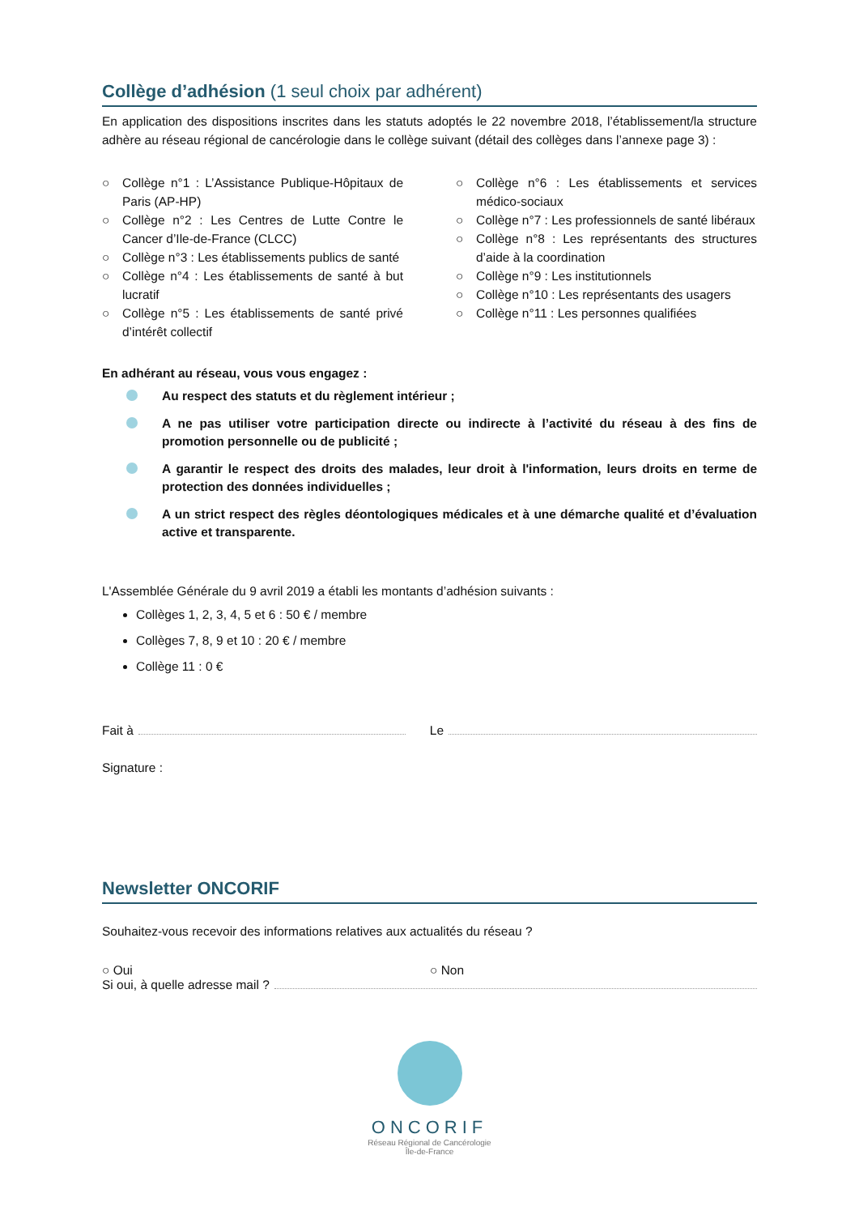Collège d’adhésion (1 seul choix par adhérent)
En application des dispositions inscrites dans les statuts adoptés le 22 novembre 2018, l’établissement/la structure adhère au réseau régional de cancérologie dans le collège suivant (détail des collèges dans l’annexe page 3) :
○ Collège n°1 : L’Assistance Publique-Hôpitaux de Paris (AP-HP)
○ Collège n°2 : Les Centres de Lutte Contre le Cancer d’Ile-de-France (CLCC)
○ Collège n°3 : Les établissements publics de santé
○ Collège n°4 : Les établissements de santé à but lucratif
○ Collège n°5 : Les établissements de santé privé d’intérêt collectif
○ Collège n°6 : Les établissements et services médico-sociaux
○ Collège n°7 : Les professionnels de santé libéraux
○ Collège n°8 : Les représentants des structures d’aide à la coordination
○ Collège n°9 : Les institutionnels
○ Collège n°10 : Les représentants des usagers
○ Collège n°11 : Les personnes qualifiées
En adhérant au réseau, vous vous engagez :
Au respect des statuts et du règlement intérieur ;
A ne pas utiliser votre participation directe ou indirecte à l’activité du réseau à des fins de promotion personnelle ou de publicité ;
A garantir le respect des droits des malades, leur droit à l'information, leurs droits en terme de protection des données individuelles ;
A un strict respect des règles déontologiques médicales et à une démarche qualité et d’évaluation active et transparente.
L'Assemblée Générale du 9 avril 2019 a établi les montants d’adhésion suivants :
Collèges 1, 2, 3, 4, 5 et 6 : 50 € / membre
Collèges 7, 8, 9 et 10 : 20 € / membre
Collège 11 : 0 €
Fait à Le
Signature :
Newsletter ONCORIF
Souhaitez-vous recevoir des informations relatives aux actualités du réseau ?
○ Oui ○ Non
Si oui, à quelle adresse mail ?
ONCORIF
Réseau Régional de Cancérologie
Île-de-France